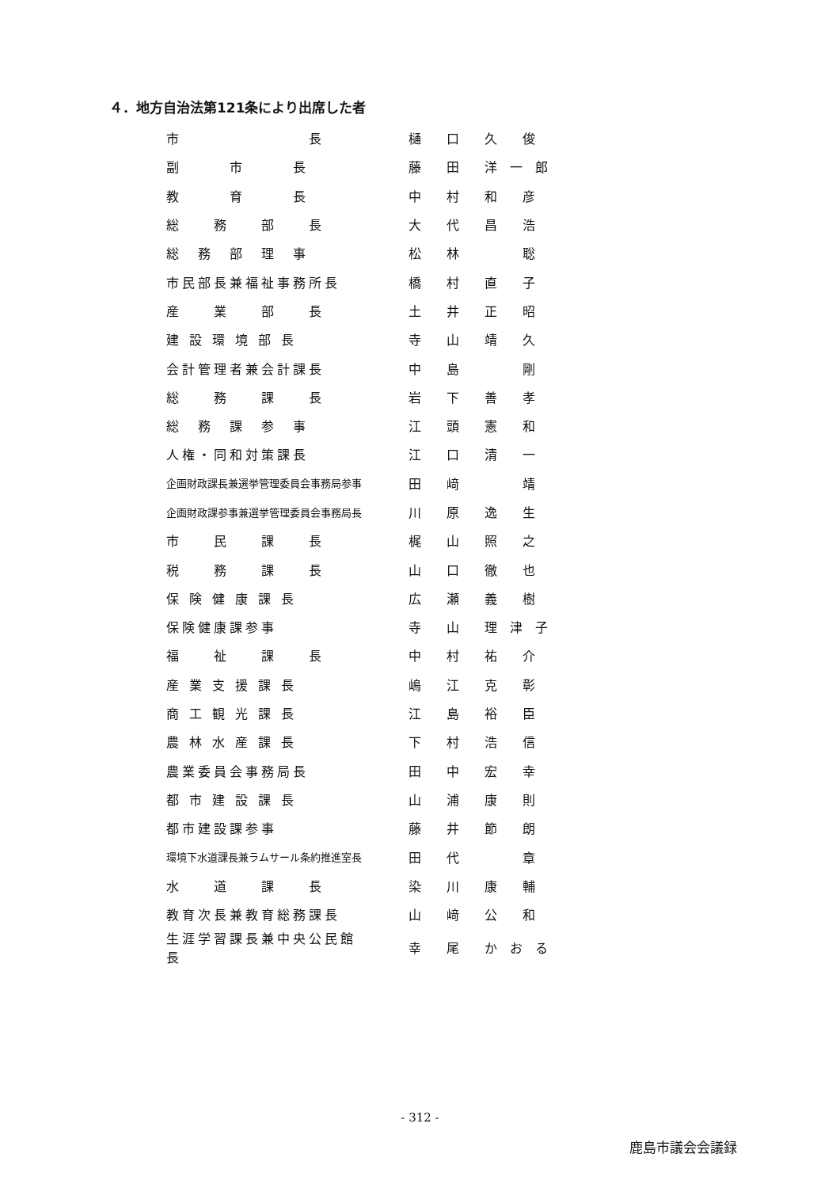４．地方自治法第121条により出席した者
| 市 長 | 樋 口 久 俊 |
| 副 市 長 | 藤 田 洋 一 郎 |
| 教 育 長 | 中 村 和 彦 |
| 総 務 部 長 | 大 代 昌 浩 |
| 総 務 部 理 事 | 松 林 聡 |
| 市民部長兼福祉事務所長 | 橋 村 直 子 |
| 産 業 部 長 | 土 井 正 昭 |
| 建 設 環 境 部 長 | 寺 山 靖 久 |
| 会計管理者兼会計課長 | 中 島 剛 |
| 総 務 課 長 | 岩 下 善 孝 |
| 総 務 課 参 事 | 江 頭 憲 和 |
| 人権・同和対策課長 | 江 口 清 一 |
| 企画財政課長兼選挙管理委員会事務局参事 | 田 﨑 靖 |
| 企画財政課参事兼選挙管理委員会事務局長 | 川 原 逸 生 |
| 市 民 課 長 | 梶 山 照 之 |
| 税 務 課 長 | 山 口 徹 也 |
| 保 険 健 康 課 長 | 広 瀬 義 樹 |
| 保険健康課参事 | 寺 山 理 津 子 |
| 福 祉 課 長 | 中 村 祐 介 |
| 産 業 支 援 課 長 | 嶋 江 克 彰 |
| 商 工 観 光 課 長 | 江 島 裕 臣 |
| 農 林 水 産 課 長 | 下 村 浩 信 |
| 農業委員会事務局長 | 田 中 宏 幸 |
| 都 市 建 設 課 長 | 山 浦 康 則 |
| 都市建設課参事 | 藤 井 節 朗 |
| 環境下水道課長兼ラムサール条約推進室長 | 田 代 章 |
| 水 道 課 長 | 染 川 康 輔 |
| 教育次長兼教育総務課長 | 山 﨑 公 和 |
| 生涯学習課長兼中央公民館長 | 幸 尾 か お る |
- 312 -
鹿島市議会会議録